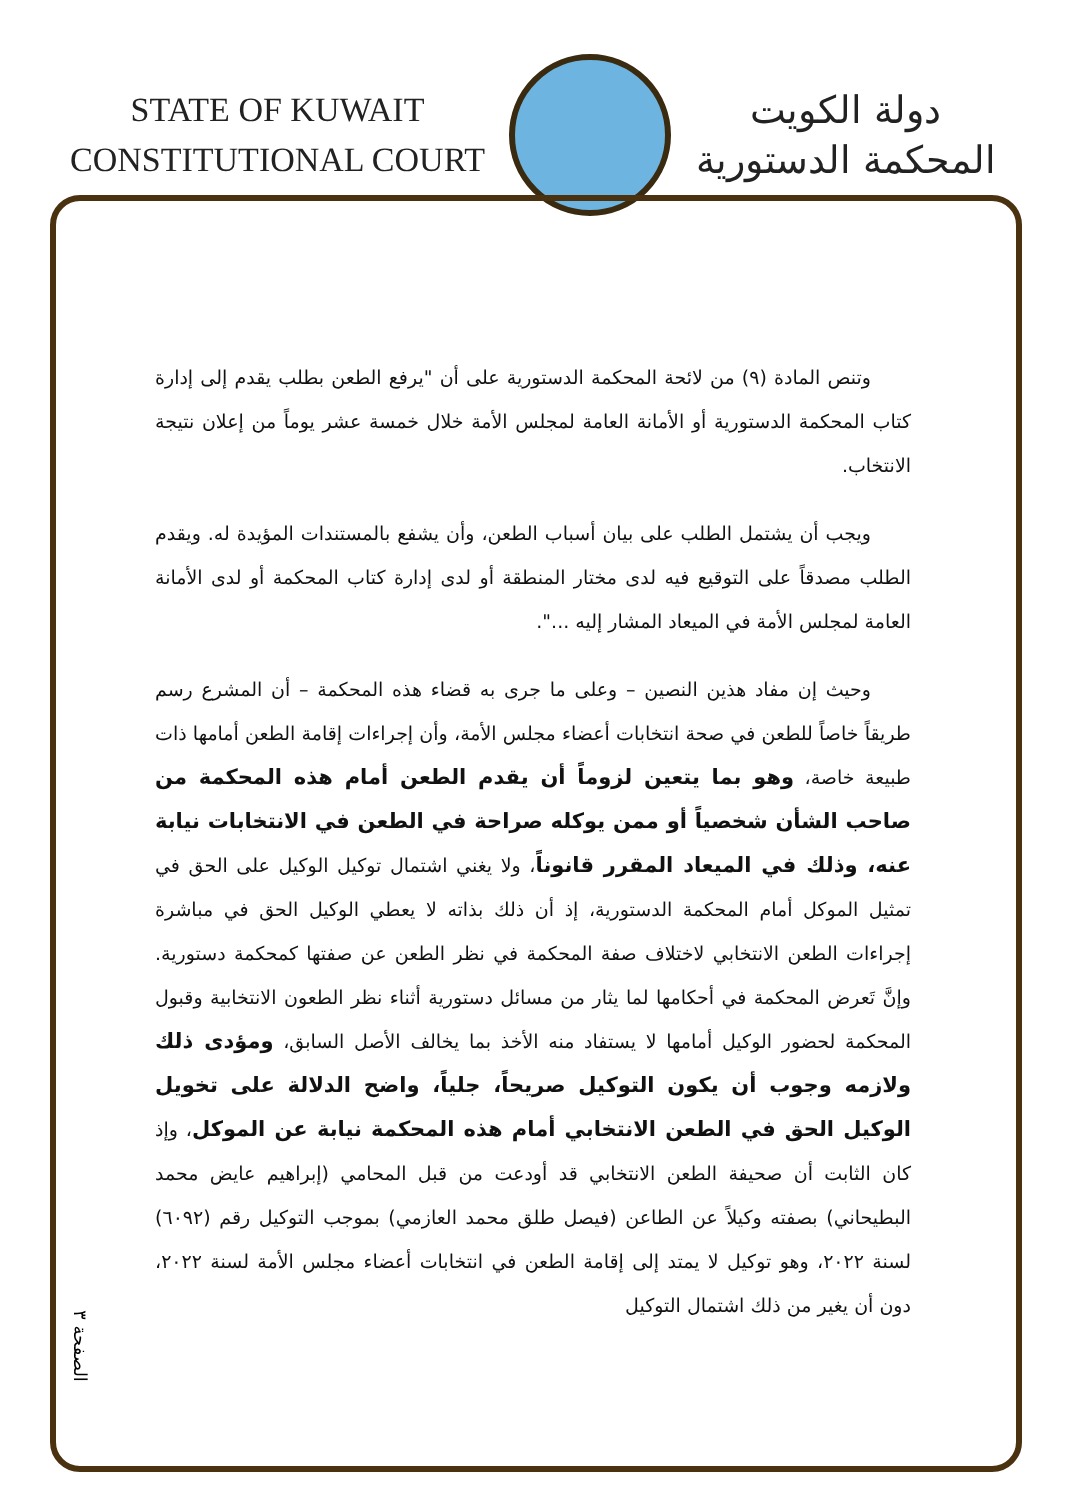STATE OF KUWAIT
CONSTITUTIONAL COURT
دولة الكويت
المحكمة الدستورية
وتنص المادة (٩) من لائحة المحكمة الدستورية على أن "يرفع الطعن بطلب يقدم إلى إدارة كتاب المحكمة الدستورية أو الأمانة العامة لمجلس الأمة خلال خمسة عشر يوماً من إعلان نتيجة الانتخاب.
ويجب أن يشتمل الطلب على بيان أسباب الطعن، وأن يشفع بالمستندات المؤيدة له. ويقدم الطلب مصدقاً على التوقيع فيه لدى مختار المنطقة أو لدى إدارة كتاب المحكمة أو لدى الأمانة العامة لمجلس الأمة في الميعاد المشار إليه ...".
وحيث إن مفاد هذين النصين – وعلى ما جرى به قضاء هذه المحكمة – أن المشرع رسم طريقاً خاصاً للطعن في صحة انتخابات أعضاء مجلس الأمة، وأن إجراءات إقامة الطعن أمامها ذات طبيعة خاصة، وهو بما يتعين لزوماً أن يقدم الطعن أمام هذه المحكمة من صاحب الشأن شخصياً أو ممن يوكله صراحة في الطعن في الانتخابات نيابة عنه، وذلك في الميعاد المقرر قانوناً، ولا يغني اشتمال توكيل الوكيل على الحق في تمثيل الموكل أمام المحكمة الدستورية، إذ أن ذلك بذاته لا يعطي الوكيل الحق في مباشرة إجراءات الطعن الانتخابي لاختلاف صفة المحكمة في نظر الطعن عن صفتها كمحكمة دستورية. وإنَّ تَعرض المحكمة في أحكامها لما يثار من مسائل دستورية أثناء نظر الطعون الانتخابية وقبول المحكمة لحضور الوكيل أمامها لا يستفاد منه الأخذ بما يخالف الأصل السابق، ومؤدى ذلك ولازمه وجوب أن يكون التوكيل صريحاً، جلياً، واضح الدلالة على تخويل الوكيل الحق في الطعن الانتخابي أمام هذه المحكمة نيابة عن الموكل، وإذ كان الثابت أن صحيفة الطعن الانتخابي قد أودعت من قبل المحامي (إبراهيم عايض محمد البطيحاني) بصفته وكيلاً عن الطاعن (فيصل طلق محمد العازمي) بموجب التوكيل رقم (٦٠٩٢) لسنة ٢٠٢٢، وهو توكيل لا يمتد إلى إقامة الطعن في انتخابات أعضاء مجلس الأمة لسنة ٢٠٢٢، دون أن يغير من ذلك اشتمال التوكيل
الصفحة ٣